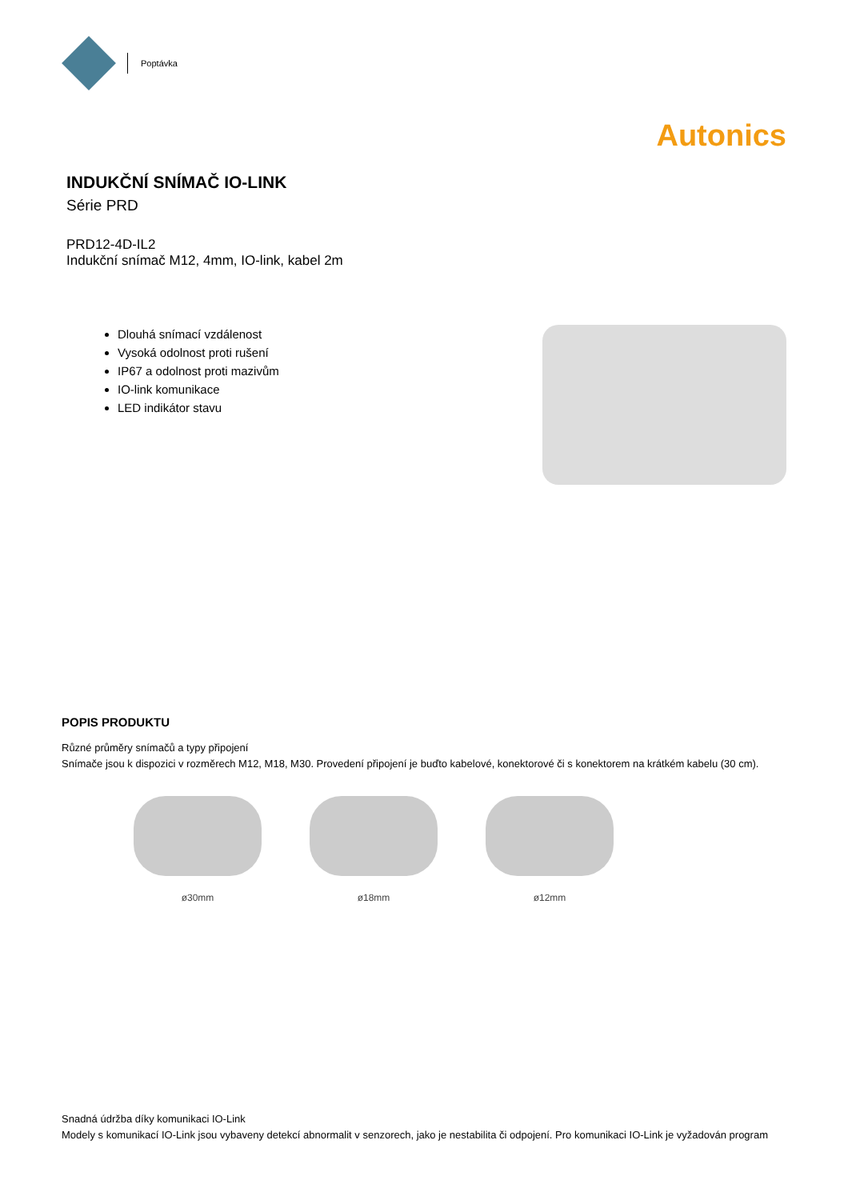Poptávka
Autonics
INDUKČNÍ SNÍMAČ IO-LINK
Série PRD
PRD12-4D-IL2
Indukční snímač M12, 4mm, IO-link, kabel 2m
Dlouhá snímací vzdálenost
Vysoká odolnost proti rušení
IP67 a odolnost proti mazivům
IO-link komunikace
LED indikátor stavu
POPIS PRODUKTU
Různé průměry snímačů a typy připojení
Snímače jsou k dispozici v rozměrech M12, M18, M30. Provedení připojení je buďto kabelové, konektorové či s konektorem na krátkém kabelu (30 cm).
ø30mm ø18mm ø12mm
Snadná údržba díky komunikaci IO-Link
Modely s komunikací IO-Link jsou vybaveny detekcí abnormalit v senzorech, jako je nestabilita či odpojení. Pro komunikaci IO-Link je vyžadován program